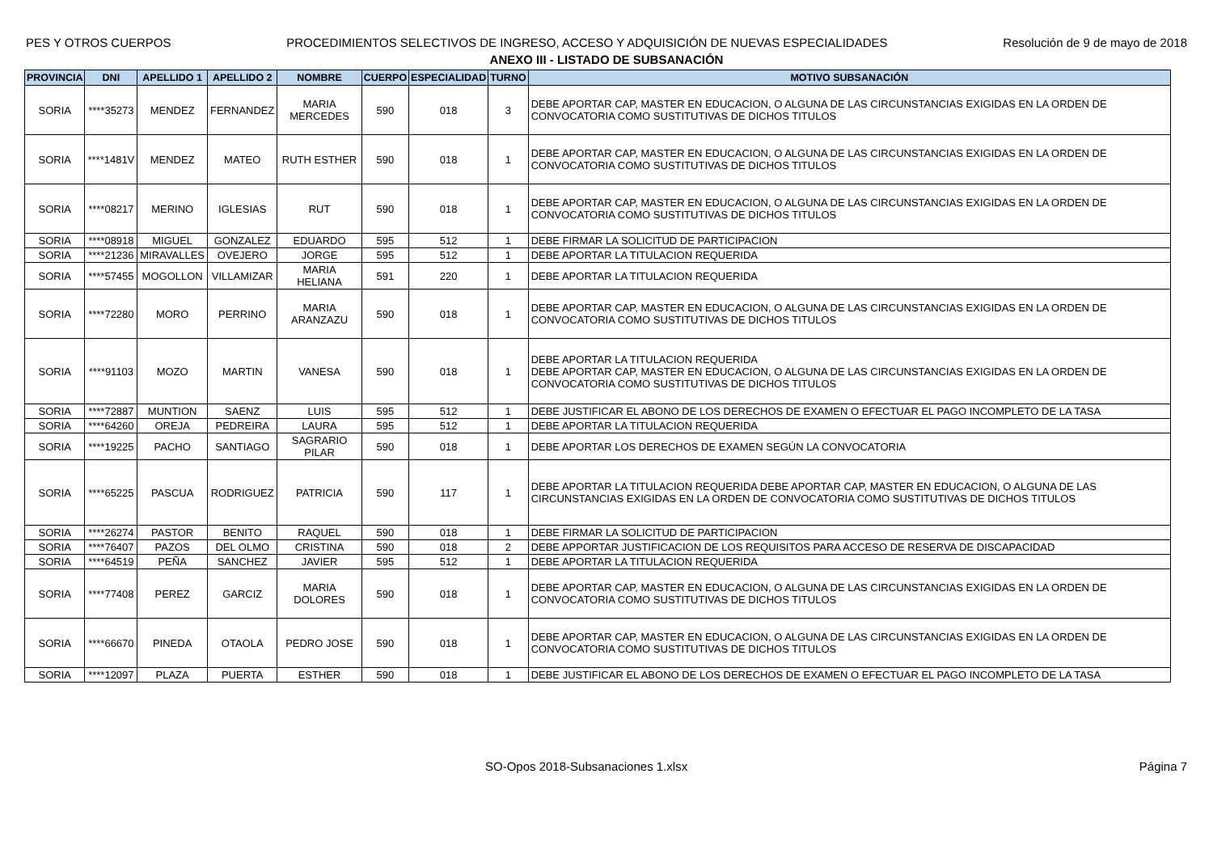PES Y OTROS CUERPOS PROCEDIMIENTOS SELECTIVOS DE INGRESO, ACCESO Y ADQUISICIÓN DE NUEVAS ESPECIALIDADES Resolución de 9 de mayo de 2018
ANEXO III - LISTADO DE SUBSANACIÓN
| PROVINCIA | DNI | APELLIDO 1 | APELLIDO 2 | NOMBRE | CUERPO | ESPECIALIDAD | TURNO | MOTIVO SUBSANACIÓN |
| --- | --- | --- | --- | --- | --- | --- | --- | --- |
| SORIA | ****35273 | MENDEZ | FERNANDEZ | MARIA MERCEDES | 590 | 018 | 3 | DEBE APORTAR CAP, MASTER EN EDUCACION, O ALGUNA DE LAS CIRCUNSTANCIAS EXIGIDAS EN LA ORDEN DE CONVOCATORIA COMO SUSTITUTIVAS DE DICHOS TITULOS |
| SORIA | ****1481V | MENDEZ | MATEO | RUTH ESTHER | 590 | 018 | 1 | DEBE APORTAR CAP, MASTER EN EDUCACION, O ALGUNA DE LAS CIRCUNSTANCIAS EXIGIDAS EN LA ORDEN DE CONVOCATORIA COMO SUSTITUTIVAS DE DICHOS TITULOS |
| SORIA | ****08217 | MERINO | IGLESIAS | RUT | 590 | 018 | 1 | DEBE APORTAR CAP, MASTER EN EDUCACION, O ALGUNA DE LAS CIRCUNSTANCIAS EXIGIDAS EN LA ORDEN DE CONVOCATORIA COMO SUSTITUTIVAS DE DICHOS TITULOS |
| SORIA | ****08918 | MIGUEL | GONZALEZ | EDUARDO | 595 | 512 | 1 | DEBE FIRMAR LA SOLICITUD DE PARTICIPACION |
| SORIA | ****21236 | MIRAVALLES | OVEJERO | JORGE | 595 | 512 | 1 | DEBE APORTAR LA TITULACION REQUERIDA |
| SORIA | ****57455 | MOGOLLON | VILLAMIZAR | MARIA HELIANA | 591 | 220 | 1 | DEBE APORTAR LA TITULACION REQUERIDA |
| SORIA | ****72280 | MORO | PERRINO | MARIA ARANZAZU | 590 | 018 | 1 | DEBE APORTAR CAP, MASTER EN EDUCACION, O ALGUNA DE LAS CIRCUNSTANCIAS EXIGIDAS EN LA ORDEN DE CONVOCATORIA COMO SUSTITUTIVAS DE DICHOS TITULOS |
| SORIA | ****91103 | MOZO | MARTIN | VANESA | 590 | 018 | 1 | DEBE APORTAR LA TITULACION REQUERIDA DEBE APORTAR CAP, MASTER EN EDUCACION, O ALGUNA DE LAS CIRCUNSTANCIAS EXIGIDAS EN LA ORDEN DE CONVOCATORIA COMO SUSTITUTIVAS DE DICHOS TITULOS |
| SORIA | ****72887 | MUNTION | SAENZ | LUIS | 595 | 512 | 1 | DEBE JUSTIFICAR EL ABONO DE LOS DERECHOS DE EXAMEN O EFECTUAR EL PAGO INCOMPLETO DE LA TASA |
| SORIA | ****64260 | OREJA | PEDREIRA | LAURA | 595 | 512 | 1 | DEBE APORTAR LA TITULACION REQUERIDA |
| SORIA | ****19225 | PACHO | SANTIAGO | SAGRARIO PILAR | 590 | 018 | 1 | DEBE APORTAR LOS DERECHOS DE EXAMEN SEGÚN LA CONVOCATORIA |
| SORIA | ****65225 | PASCUA | RODRIGUEZ | PATRICIA | 590 | 117 | 1 | DEBE APORTAR LA TITULACION REQUERIDA DEBE APORTAR CAP, MASTER EN EDUCACION, O ALGUNA DE LAS CIRCUNSTANCIAS EXIGIDAS EN LA ORDEN DE CONVOCATORIA COMO SUSTITUTIVAS DE DICHOS TITULOS |
| SORIA | ****26274 | PASTOR | BENITO | RAQUEL | 590 | 018 | 1 | DEBE FIRMAR LA SOLICITUD DE PARTICIPACION |
| SORIA | ****76407 | PAZOS | DEL OLMO | CRISTINA | 590 | 018 | 2 | DEBE APPORTAR JUSTIFICACION DE LOS REQUISITOS PARA ACCESO DE RESERVA DE DISCAPACIDAD |
| SORIA | ****64519 | PEÑA | SANCHEZ | JAVIER | 595 | 512 | 1 | DEBE APORTAR LA TITULACION REQUERIDA |
| SORIA | ****77408 | PEREZ | GARCIZ | MARIA DOLORES | 590 | 018 | 1 | DEBE APORTAR CAP, MASTER EN EDUCACION, O ALGUNA DE LAS CIRCUNSTANCIAS EXIGIDAS EN LA ORDEN DE CONVOCATORIA COMO SUSTITUTIVAS DE DICHOS TITULOS |
| SORIA | ****66670 | PINEDA | OTAOLA | PEDRO JOSE | 590 | 018 | 1 | DEBE APORTAR CAP, MASTER EN EDUCACION, O ALGUNA DE LAS CIRCUNSTANCIAS EXIGIDAS EN LA ORDEN DE CONVOCATORIA COMO SUSTITUTIVAS DE DICHOS TITULOS |
| SORIA | ****12097 | PLAZA | PUERTA | ESTHER | 590 | 018 | 1 | DEBE JUSTIFICAR EL ABONO DE LOS DERECHOS DE EXAMEN O EFECTUAR EL PAGO INCOMPLETO DE LA TASA |
SO-Opos 2018-Subsanaciones 1.xlsx Página 7